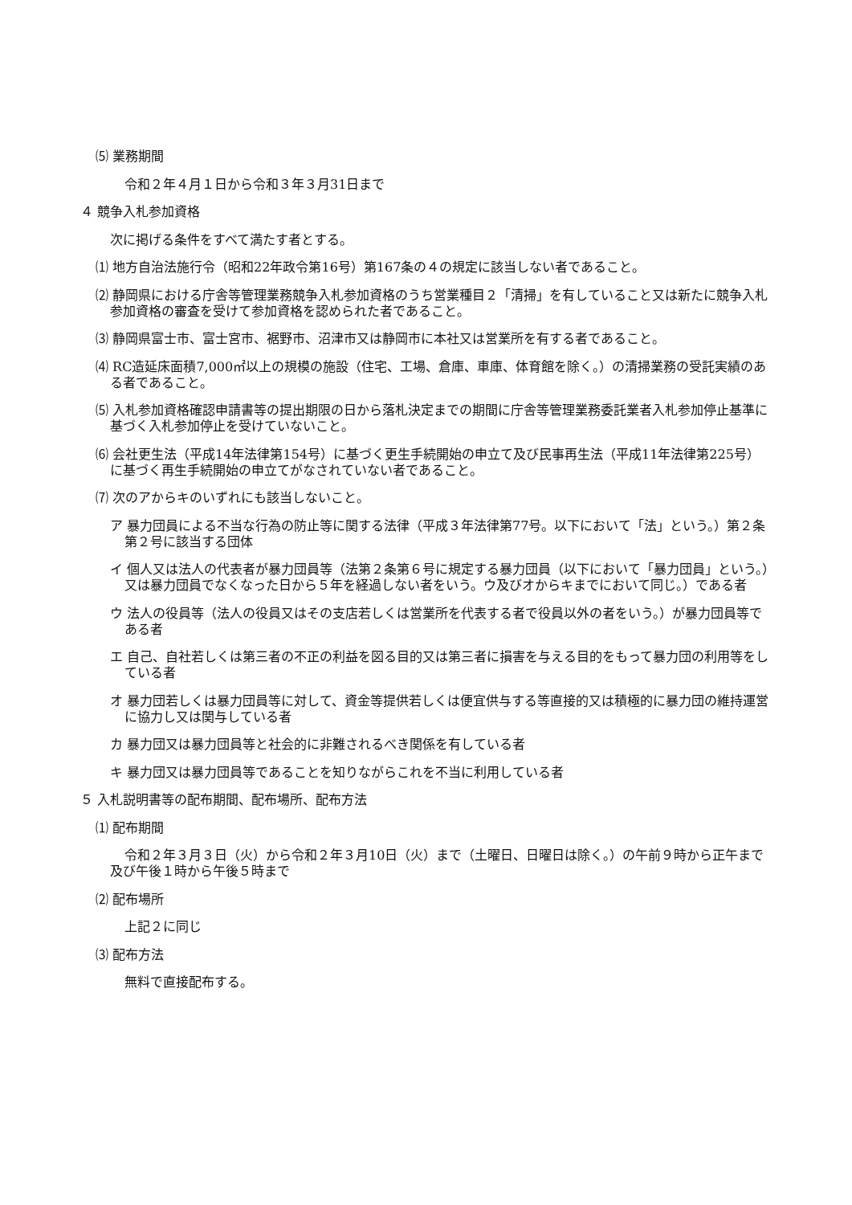⑸ 業務期間
令和２年４月１日から令和３年３月31日まで
４ 競争入札参加資格
次に掲げる条件をすべて満たす者とする。
⑴ 地方自治法施行令（昭和22年政令第16号）第167条の４の規定に該当しない者であること。
⑵ 静岡県における庁舎等管理業務競争入札参加資格のうち営業種目２「清掃」を有していること又は新たに競争入札参加資格の審査を受けて参加資格を認められた者であること。
⑶ 静岡県富士市、富士宮市、裾野市、沼津市又は静岡市に本社又は営業所を有する者であること。
⑷ RC造延床面積7,000㎡以上の規模の施設（住宅、工場、倉庫、車庫、体育館を除く。）の清掃業務の受託実績のある者であること。
⑸ 入札参加資格確認申請書等の提出期限の日から落札決定までの期間に庁舎等管理業務委託業者入札参加停止基準に基づく入札参加停止を受けていないこと。
⑹ 会社更生法（平成14年法律第154号）に基づく更生手続開始の申立て及び民事再生法（平成11年法律第225号）に基づく再生手続開始の申立てがなされていない者であること。
⑺ 次のアからキのいずれにも該当しないこと。
ア 暴力団員による不当な行為の防止等に関する法律（平成３年法律第77号。以下において「法」という。）第２条第２号に該当する団体
イ 個人又は法人の代表者が暴力団員等（法第２条第６号に規定する暴力団員（以下において「暴力団員」という。）又は暴力団員でなくなった日から５年を経過しない者をいう。ウ及びオからキまでにおいて同じ。）である者
ウ 法人の役員等（法人の役員又はその支店若しくは営業所を代表する者で役員以外の者をいう。）が暴力団員等である者
エ 自己、自社若しくは第三者の不正の利益を図る目的又は第三者に損害を与える目的をもって暴力団の利用等をしている者
オ 暴力団若しくは暴力団員等に対して、資金等提供若しくは便宜供与する等直接的又は積極的に暴力団の維持運営に協力し又は関与している者
カ 暴力団又は暴力団員等と社会的に非難されるべき関係を有している者
キ 暴力団又は暴力団員等であることを知りながらこれを不当に利用している者
５ 入札説明書等の配布期間、配布場所、配布方法
⑴ 配布期間
令和２年３月３日（火）から令和２年３月10日（火）まで（土曜日、日曜日は除く。）の午前９時から正午まで及び午後１時から午後５時まで
⑵ 配布場所
上記２に同じ
⑶ 配布方法
無料で直接配布する。